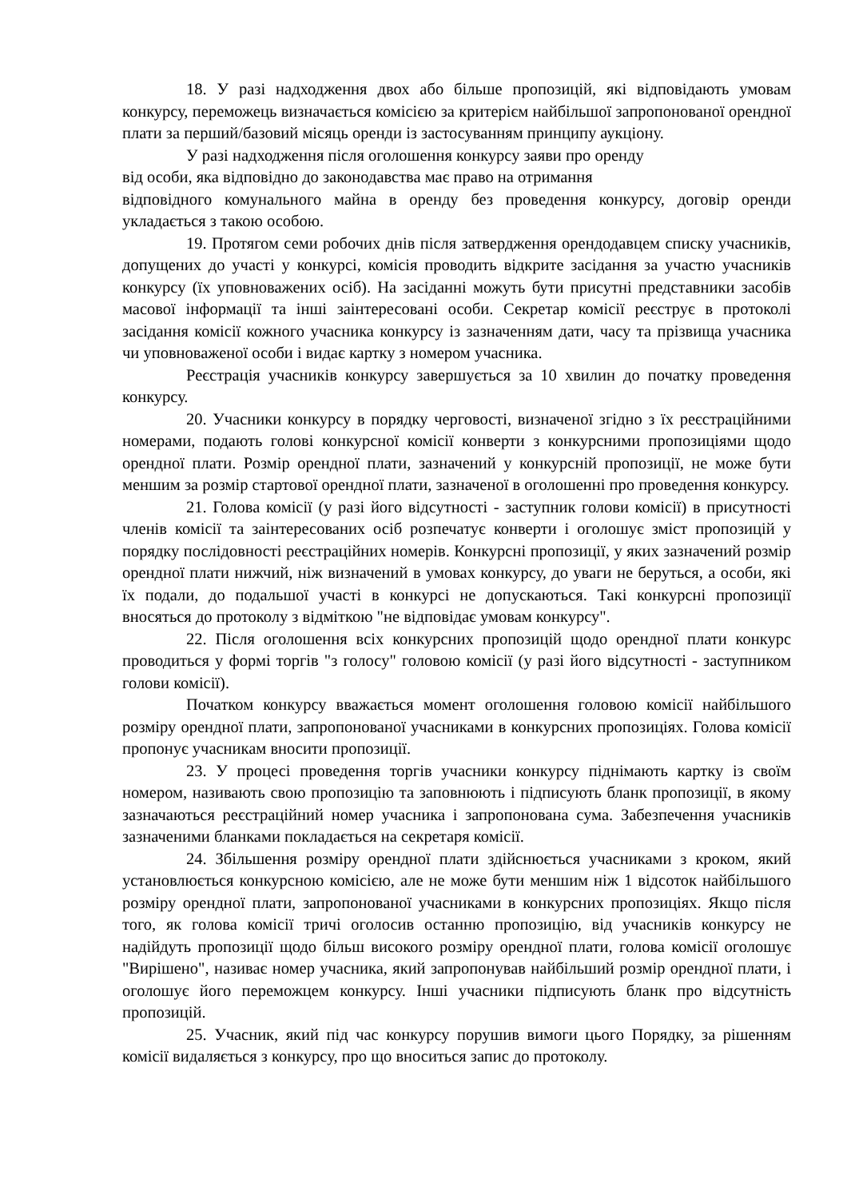18. У разі надходження двох або більше пропозицій, які відповідають умовам конкурсу, переможець визначається комісією за критерієм найбільшої запропонованої орендної плати за перший/базовий місяць оренди із застосуванням принципу аукціону.
У разі надходження після оголошення конкурсу заяви про оренду
від особи, яка відповідно до законодавства має право на отримання
відповідного комунального майна в оренду без проведення конкурсу, договір оренди укладається з такою особою.
19. Протягом семи робочих днів після затвердження орендодавцем списку учасників, допущених до участі у конкурсі, комісія проводить відкрите засідання за участю учасників конкурсу (їх уповноважених осіб). На засіданні можуть бути присутні представники засобів масової інформації та інші заінтересовані особи. Секретар комісії реєструє в протоколі засідання комісії кожного учасника конкурсу із зазначенням дати, часу та прізвища учасника чи уповноваженої особи і видає картку з номером учасника.
Реєстрація учасників конкурсу завершується за 10 хвилин до початку проведення конкурсу.
20. Учасники конкурсу в порядку черговості, визначеної згідно з їх реєстраційними номерами, подають голові конкурсної комісії конверти з конкурсними пропозиціями щодо орендної плати. Розмір орендної плати, зазначений у конкурсній пропозиції, не може бути меншим за розмір стартової орендної плати, зазначеної в оголошенні про проведення конкурсу.
21. Голова комісії (у разі його відсутності - заступник голови комісії) в присутності членів комісії та заінтересованих осіб розпечатує конверти і оголошує зміст пропозицій у порядку послідовності реєстраційних номерів. Конкурсні пропозиції, у яких зазначений розмір орендної плати нижчий, ніж визначений в умовах конкурсу, до уваги не беруться, а особи, які їх подали, до подальшої участі в конкурсі не допускаються. Такі конкурсні пропозиції вносяться до протоколу з відміткою "не відповідає умовам конкурсу".
22. Після оголошення всіх конкурсних пропозицій щодо орендної плати конкурс проводиться у формі торгів "з голосу" головою комісії (у разі його відсутності - заступником голови комісії).
Початком конкурсу вважається момент оголошення головою комісії найбільшого розміру орендної плати, запропонованої учасниками в конкурсних пропозиціях. Голова комісії пропонує учасникам вносити пропозиції.
23. У процесі проведення торгів учасники конкурсу піднімають картку із своїм номером, називають свою пропозицію та заповнюють і підписують бланк пропозиції, в якому зазначаються реєстраційний номер учасника і запропонована сума. Забезпечення учасників зазначеними бланками покладається на секретаря комісії.
24. Збільшення розміру орендної плати здійснюється учасниками з кроком, який установлюється конкурсною комісією, але не може бути меншим ніж 1 відсоток найбільшого розміру орендної плати, запропонованої учасниками в конкурсних пропозиціях. Якщо після того, як голова комісії тричі оголосив останню пропозицію, від учасників конкурсу не надійдуть пропозиції щодо більш високого розміру орендної плати, голова комісії оголошує "Вирішено", називає номер учасника, який запропонував найбільший розмір орендної плати, і оголошує його переможцем конкурсу. Інші учасники підписують бланк про відсутність пропозицій.
25. Учасник, який під час конкурсу порушив вимоги цього Порядку, за рішенням комісії видаляється з конкурсу, про що вноситься запис до протоколу.